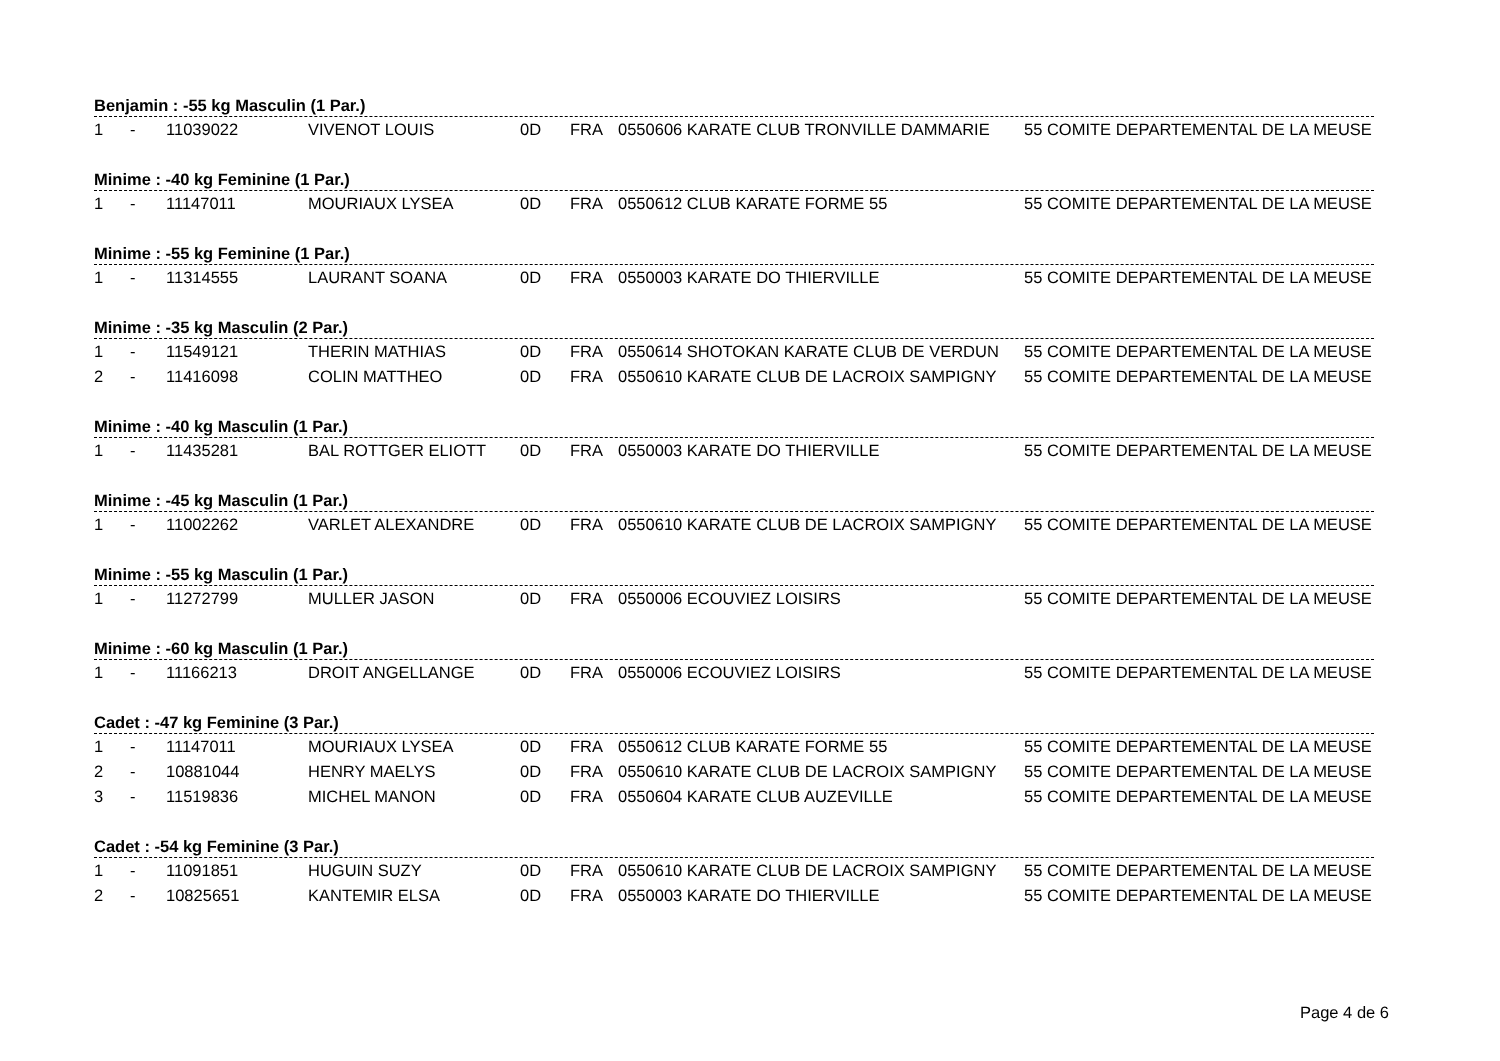Benjamin : -55 kg Masculin (1 Par.)
| 1 | - | 11039022 | VIVENOT LOUIS | 0D | FRA | 0550606 KARATE CLUB TRONVILLE DAMMARIE | 55 COMITE DEPARTEMENTAL DE LA MEUSE |
Minime : -40 kg Feminine (1 Par.)
| 1 | - | 11147011 | MOURIAUX LYSEA | 0D | FRA | 0550612 CLUB KARATE FORME 55 | 55 COMITE DEPARTEMENTAL DE LA MEUSE |
Minime : -55 kg Feminine (1 Par.)
| 1 | - | 11314555 | LAURANT SOANA | 0D | FRA | 0550003 KARATE DO THIERVILLE | 55 COMITE DEPARTEMENTAL DE LA MEUSE |
Minime : -35 kg Masculin (2 Par.)
| 1 | - | 11549121 | THERIN MATHIAS | 0D | FRA | 0550614 SHOTOKAN KARATE CLUB DE VERDUN | 55 COMITE DEPARTEMENTAL DE LA MEUSE |
| 2 | - | 11416098 | COLIN MATTHEO | 0D | FRA | 0550610 KARATE CLUB DE LACROIX SAMPIGNY | 55 COMITE DEPARTEMENTAL DE LA MEUSE |
Minime : -40 kg Masculin (1 Par.)
| 1 | - | 11435281 | BAL ROTTGER ELIOTT | 0D | FRA | 0550003 KARATE DO THIERVILLE | 55 COMITE DEPARTEMENTAL DE LA MEUSE |
Minime : -45 kg Masculin (1 Par.)
| 1 | - | 11002262 | VARLET ALEXANDRE | 0D | FRA | 0550610 KARATE CLUB DE LACROIX SAMPIGNY | 55 COMITE DEPARTEMENTAL DE LA MEUSE |
Minime : -55 kg Masculin (1 Par.)
| 1 | - | 11272799 | MULLER JASON | 0D | FRA | 0550006 ECOUVIEZ LOISIRS | 55 COMITE DEPARTEMENTAL DE LA MEUSE |
Minime : -60 kg Masculin (1 Par.)
| 1 | - | 11166213 | DROIT ANGELLANGE | 0D | FRA | 0550006 ECOUVIEZ LOISIRS | 55 COMITE DEPARTEMENTAL DE LA MEUSE |
Cadet : -47 kg Feminine (3 Par.)
| 1 | - | 11147011 | MOURIAUX LYSEA | 0D | FRA | 0550612 CLUB KARATE FORME 55 | 55 COMITE DEPARTEMENTAL DE LA MEUSE |
| 2 | - | 10881044 | HENRY MAELYS | 0D | FRA | 0550610 KARATE CLUB DE LACROIX SAMPIGNY | 55 COMITE DEPARTEMENTAL DE LA MEUSE |
| 3 | - | 11519836 | MICHEL MANON | 0D | FRA | 0550604 KARATE CLUB AUZEVILLE | 55 COMITE DEPARTEMENTAL DE LA MEUSE |
Cadet : -54 kg Feminine (3 Par.)
| 1 | - | 11091851 | HUGUIN SUZY | 0D | FRA | 0550610 KARATE CLUB DE LACROIX SAMPIGNY | 55 COMITE DEPARTEMENTAL DE LA MEUSE |
| 2 | - | 10825651 | KANTEMIR ELSA | 0D | FRA | 0550003 KARATE DO THIERVILLE | 55 COMITE DEPARTEMENTAL DE LA MEUSE |
Page 4 de 6